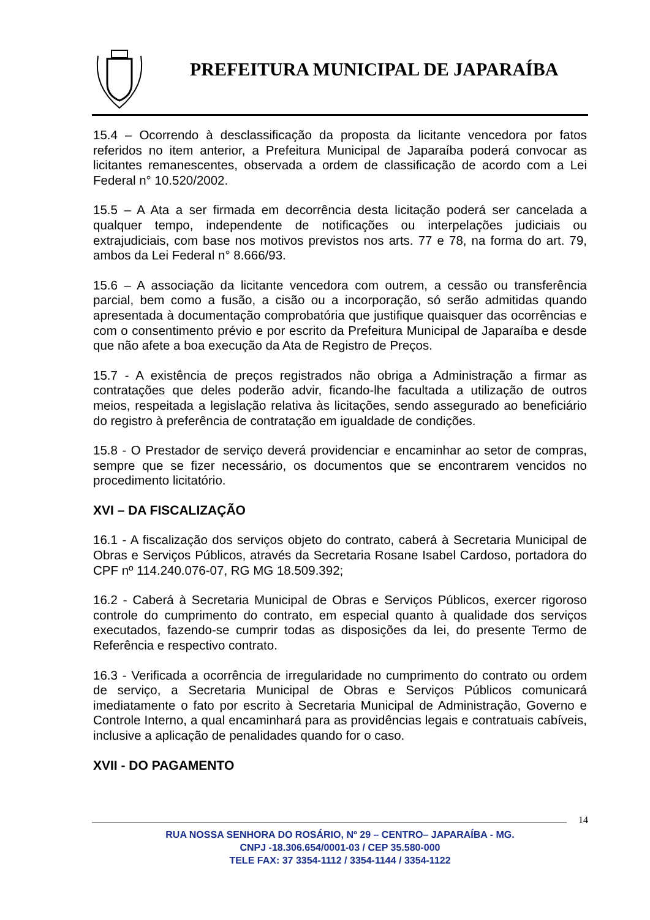PREFEITURA MUNICIPAL DE JAPARAÍBA
15.4 – Ocorrendo à desclassificação da proposta da licitante vencedora por fatos referidos no item anterior, a Prefeitura Municipal de Japaraíba poderá convocar as licitantes remanescentes, observada a ordem de classificação de acordo com a Lei Federal n° 10.520/2002.
15.5 – A Ata a ser firmada em decorrência desta licitação poderá ser cancelada a qualquer tempo, independente de notificações ou interpelações judiciais ou extrajudiciais, com base nos motivos previstos nos arts. 77 e 78, na forma do art. 79, ambos da Lei Federal n° 8.666/93.
15.6 – A associação da licitante vencedora com outrem, a cessão ou transferência parcial, bem como a fusão, a cisão ou a incorporação, só serão admitidas quando apresentada à documentação comprobatória que justifique quaisquer das ocorrências e com o consentimento prévio e por escrito da Prefeitura Municipal de Japaraíba e desde que não afete a boa execução da Ata de Registro de Preços.
15.7 - A existência de preços registrados não obriga a Administração a firmar as contratações que deles poderão advir, ficando-lhe facultada a utilização de outros meios, respeitada a legislação relativa às licitações, sendo assegurado ao beneficiário do registro à preferência de contratação em igualdade de condições.
15.8 - O Prestador de serviço deverá providenciar e encaminhar ao setor de compras, sempre que se fizer necessário, os documentos que se encontrarem vencidos no procedimento licitatório.
XVI – DA FISCALIZAÇÃO
16.1 - A fiscalização dos serviços objeto do contrato, caberá à Secretaria Municipal de Obras e Serviços Públicos, através da Secretaria Rosane Isabel Cardoso, portadora do CPF nº 114.240.076-07, RG MG 18.509.392;
16.2 - Caberá à Secretaria Municipal de Obras e Serviços Públicos, exercer rigoroso controle do cumprimento do contrato, em especial quanto à qualidade dos serviços executados, fazendo-se cumprir todas as disposições da lei, do presente Termo de Referência e respectivo contrato.
16.3 - Verificada a ocorrência de irregularidade no cumprimento do contrato ou ordem de serviço, a Secretaria Municipal de Obras e Serviços Públicos comunicará imediatamente o fato por escrito à Secretaria Municipal de Administração, Governo e Controle Interno, a qual encaminhará para as providências legais e contratuais cabíveis, inclusive a aplicação de penalidades quando for o caso.
XVII - DO PAGAMENTO
14
RUA NOSSA SENHORA DO ROSÁRIO, Nº 29 – CENTRO– JAPARAÍBA - MG.
CNPJ -18.306.654/0001-03 / CEP 35.580-000
TELE FAX: 37 3354-1112 / 3354-1144 / 3354-1122